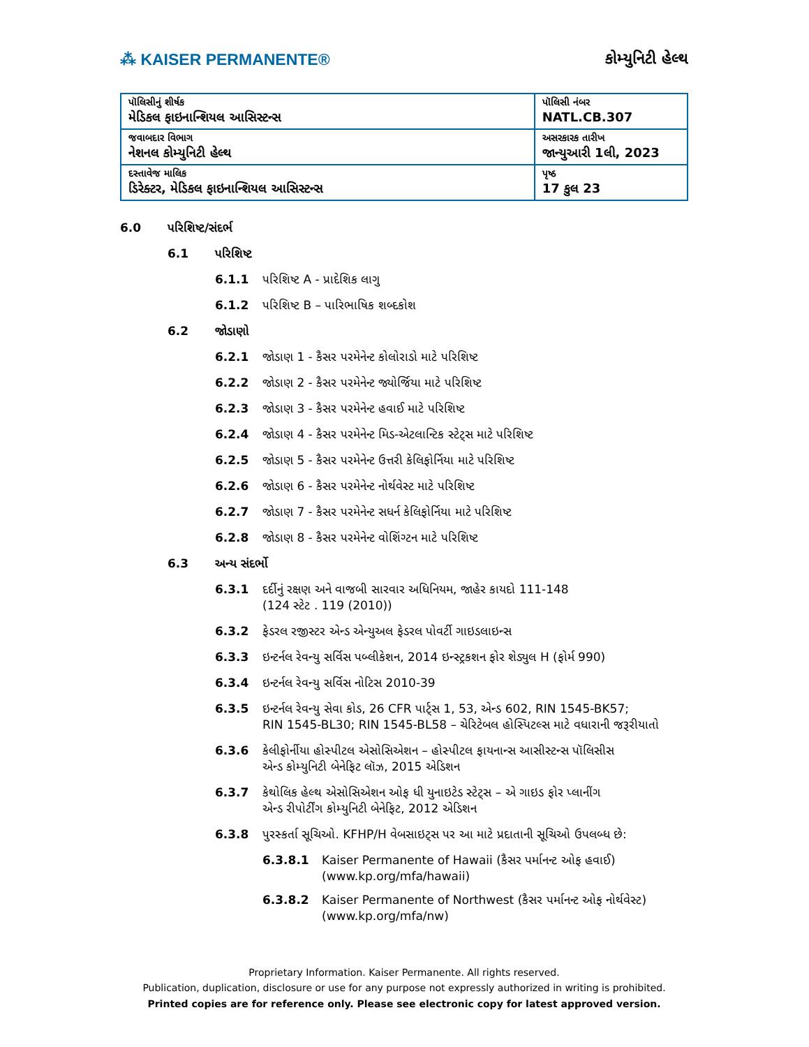⁂ KAISER PERMANENTE® કોમ્યુનિટી હેલ્થ
| પૉલિસીનું શીર્ષક મેડિકલ ફાઇનાન્શિયલ આસિસ્ટન્સ | પૉલિસી નંબર NATL.CB.307 |
| જવાબદાર વિભાગ નેશનલ કોમ્યુનિટી હેલ્થ | અસરકારક તારીખ જાન્યુઆરી 1લી, 2023 |
| દસ્તાવેજ માલિક ડિરેક્ટર, મેડિકલ ફાઇનાન્શિયલ આસિસ્ટન્સ | પૃષ્ઠ 17 કુલ 23 |
6.0 પરિશિષ્ટ/સંદર્ભ
6.1 પરિશિષ્ટ
6.1.1 પરિશિષ્ટ A - પ્રાદેશિક લાગુ
6.1.2 પરિશિષ્ટ B – પારિભાષિક શબ્દકોશ
6.2 જોડાણો
6.2.1 જોડાણ 1 - કૈસર પરમેનેન્ટ કોલોરાડો માટે પરિશિષ્ટ
6.2.2 જોડાણ 2 - કૈસર પરમેનેન્ટ જ્યોર્જિયા માટે પરિશિષ્ટ
6.2.3 જોડાણ 3 - કૈસર પરમેનેન્ટ હવાઈ માટે પરિશિષ્ટ
6.2.4 જોડાણ 4 - કૈસર પરમેનેન્ટ મિડ-એટલાન્ટિક સ્ટેટ્સ માટે પરિશિષ્ટ
6.2.5 જોડાણ 5 - કૈસર પરમેનેન્ટ ઉત્તરી કેલિફોર્નિયા માટે પરિશિષ્ટ
6.2.6 જોડાણ 6 - કૈસર પરમેનેન્ટ નોર્થવેસ્ટ માટે પરિશિષ્ટ
6.2.7 જોડાણ 7 - કૈસર પરમેનેન્ટ સધર્ન કેલિફોર્નિયા માટે પરિશિષ્ટ
6.2.8 જોડાણ 8 - કૈસર પરમેનેન્ટ વોશિંગ્ટન માટે પરિશિષ્ટ
6.3 અન્ય સંદર્ભો
6.3.1 દર્દીનું રક્ષણ અને વાજબી સારવાર અધિનિયમ, જાહેર કાયદો 111-148
(124 સ્ટેટ . 119 (2010))
6.3.2 ફેડરલ રજીસ્ટર એન્ડ એન્યુઅલ ફેડરલ પોવર્ટી ગાઇડલાઇન્સ
6.3.3 ઇન્ટર્નલ રેવન્યુ સર્વિસ પબ્લીકેશન, 2014 ઇન્સ્ટ્રકશન ફોર શેડ્યુલ H (ફોર્મ 990)
6.3.4 ઇન્ટર્નલ રેવન્યુ સર્વિસ નોટિસ 2010-39
6.3.5 ઇન્ટર્નલ રેવન્યુ સેવા કોડ, 26 CFR પાર્ટ્સ 1, 53, એન્ડ 602, RIN 1545-BK57;
RIN 1545-BL30; RIN 1545-BL58 – ચેરિટેબલ હોસ્પિટલ્સ માટે વધારાની જરૂરીયાતો
6.3.6 કેલીફોર્નીયા હોસ્પીટલ એસોસિએશન – હોસ્પીટલ ફાયનાન્સ આસીસ્ટન્સ પૉલિસીસ
એન્ડ કોમ્યુનિટી બેનેફિટ લૉઝ, 2015 એડિશન
6.3.7 કેથોલિક હેલ્થ એસોસિએશન ઓફ ધી યુનાઇટેડ સ્ટેટ્સ – એ ગાઇડ ફોર પ્લાનીંગ
એન્ડ રીપોર્ટીંગ કોમ્યુનિટી બેનેફિટ, 2012 એડિશન
6.3.8 પુરસ્કર્તા સૂચિઓ. KFHP/H વેબસાઇટ્સ પર આ માટે પ્રદાતાની સૂચિઓ ઉપલબ્ધ છે:
6.3.8.1 Kaiser Permanente of Hawaii (કૈસર પર્માનન્ટ ઓફ હવાઈ)
(www.kp.org/mfa/hawaii)
6.3.8.2 Kaiser Permanente of Northwest (કૈસર પર્માનન્ટ ઓફ નોર્થવેસ્ટ)
(www.kp.org/mfa/nw)
Proprietary Information. Kaiser Permanente. All rights reserved.
Publication, duplication, disclosure or use for any purpose not expressly authorized in writing is prohibited.
Printed copies are for reference only. Please see electronic copy for latest approved version.